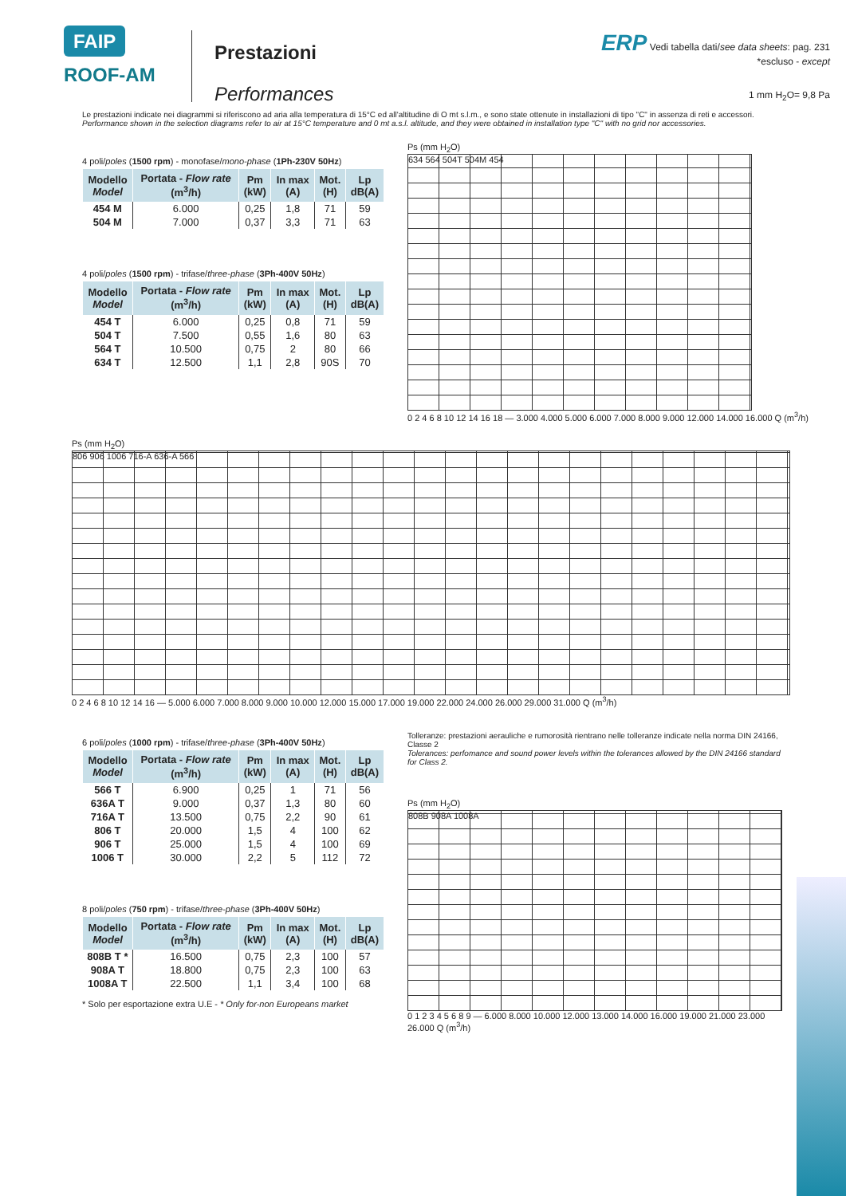FAIP
ROOF-AM
Prestazioni
Performances
ERP Vedi tabella dati/see data sheets: pag. 231
*escluso - except
1 mm H<sub>2</sub>O= 9,8 Pa
Le prestazioni indicate nei diagrammi si riferiscono ad aria alla temperatura di 15°C ed all'altitudine di O mt s.l.m., e sono state ottenute in installazioni di tipo "C" in assenza di reti e accessori.
Performance shown in the selection diagrams refer to air at 15°C temperature and 0 mt a.s.l. altitude, and they were obtained in installation type "C" with no grid nor accessories.
4 poli/poles (1500 rpm) - monofase/mono-phase (1Ph-230V 50Hz)
| Modello Model | Portata - Flow rate (m<sup>3</sup>/h) | Pm (kW) | In max (A) | Mot. (H) | Lp dB(A) |
| --- | --- | --- | --- | --- | --- |
| 454 M | 6.000 | 0,25 | 1,8 | 71 | 59 |
| 504 M | 7.000 | 0,37 | 3,3 | 71 | 63 |
4 poli/poles (1500 rpm) - trifase/three-phase (3Ph-400V 50Hz)
| Modello Model | Portata - Flow rate (m<sup>3</sup>/h) | Pm (kW) | In max (A) | Mot. (H) | Lp dB(A) |
| --- | --- | --- | --- | --- | --- |
| 454 T | 6.000 | 0,25 | 0,8 | 71 | 59 |
| 504 T | 7.500 | 0,55 | 1,6 | 80 | 63 |
| 564 T | 10.500 | 0,75 | 2 | 80 | 66 |
| 634 T | 12.500 | 1,1 | 2,8 | 90S | 70 |
Ps (mm H<sub>2</sub>O)
634 564 504T 504M 454
0 2 4 6 8 10 12 14 16 18 — 3.000 4.000 5.000 6.000 7.000 8.000 9.000 12.000 14.000 16.000 Q (m<sup>3</sup>/h)
Ps (mm H<sub>2</sub>O)
806 906 1006 716-A 636-A 566
0 2 4 6 8 10 12 14 16 — 5.000 6.000 7.000 8.000 9.000 10.000 12.000 15.000 17.000 19.000 22.000 24.000 26.000 29.000 31.000 Q (m<sup>3</sup>/h)
6 poli/poles (1000 rpm) - trifase/three-phase (3Ph-400V 50Hz)
| Modello Model | Portata - Flow rate (m<sup>3</sup>/h) | Pm (kW) | In max (A) | Mot. (H) | Lp dB(A) |
| --- | --- | --- | --- | --- | --- |
| 566 T | 6.900 | 0,25 | 1 | 71 | 56 |
| 636A T | 9.000 | 0,37 | 1,3 | 80 | 60 |
| 716A T | 13.500 | 0,75 | 2,2 | 90 | 61 |
| 806 T | 20.000 | 1,5 | 4 | 100 | 62 |
| 906 T | 25.000 | 1,5 | 4 | 100 | 69 |
| 1006 T | 30.000 | 2,2 | 5 | 112 | 72 |
8 poli/poles (750 rpm) - trifase/three-phase (3Ph-400V 50Hz)
| Modello Model | Portata - Flow rate (m<sup>3</sup>/h) | Pm (kW) | In max (A) | Mot. (H) | Lp dB(A) |
| --- | --- | --- | --- | --- | --- |
| 808B T * | 16.500 | 0,75 | 2,3 | 100 | 57 |
| 908A T | 18.800 | 0,75 | 2,3 | 100 | 63 |
| 1008A T | 22.500 | 1,1 | 3,4 | 100 | 68 |
* Solo per esportazione extra U.E - * Only for-non Europeans market
Tolleranze: prestazioni aerauliche e rumorosità rientrano nelle tolleranze indicate nella norma DIN 24166, Classe 2
Tolerances: perfomance and sound power levels within the tolerances allowed by the DIN 24166 standard for Class 2.
Ps (mm H<sub>2</sub>O)
808B 908A 1008A
0 1 2 3 4 5 6 8 9 — 6.000 8.000 10.000 12.000 13.000 14.000 16.000 19.000 21.000 23.000 26.000 Q (m<sup>3</sup>/h)